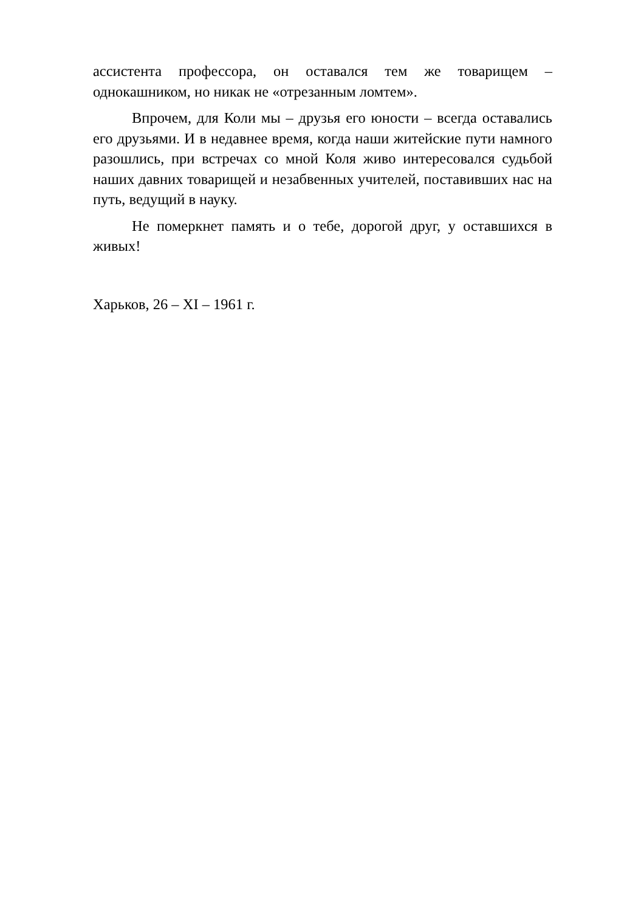ассистента профессора, он оставался тем же товарищем – однокашником, но никак не «отрезанным ломтем».
Впрочем, для Коли мы – друзья его юности – всегда оставались его друзьями. И в недавнее время, когда наши житейские пути намного разошлись, при встречах со мной Коля живо интересовался судьбой наших давних товарищей и незабвенных учителей, поставивших нас на путь, ведущий в науку.
Не померкнет память и о тебе, дорогой друг, у оставшихся в живых!
Харьков, 26 – XI – 1961 г.